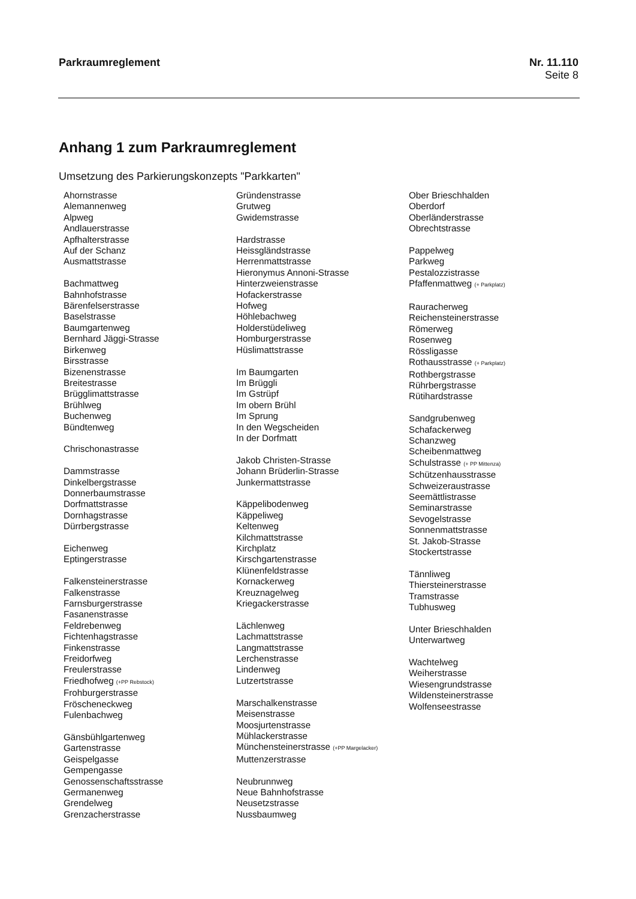Parkraumreglement Nr. 11.110
Seite 8
Anhang 1 zum Parkraumreglement
Umsetzung des Parkierungskonzepts "Parkkarten"
Ahornstrasse
Alemannenweg
Alpweg
Andlauerstrasse
Apfhalterstrasse
Auf der Schanz
Ausmattstrasse
Bachmattweg
Bahnhofstrasse
Bärenfelserstrasse
Baselstrasse
Baumgartenweg
Bernhard Jäggi-Strasse
Birkenweg
Birsstrasse
Bizenenstrasse
Breitestrasse
Brügglimattstrasse
Brühlweg
Buchenweg
Bündtenweg
Chrischonastrasse
Dammstrasse
Dinkelbergstrasse
Donnerbaumstrasse
Dorfmattstrasse
Dornhagstrasse
Dürrbergstrasse
Eichenweg
Eptingerstrasse
Falkensteinerstrasse
Falkenstrasse
Farnsburgerstrasse
Fasanenstrasse
Feldrebenweg
Fichtenhagstrasse
Finkenstrasse
Freidorfweg
Freulerstrasse
Friedhofweg (+PP Rebstock)
Frohburgerstrasse
Fröscheneckweg
Fulenbachweg
Gänsbühlgartenweg
Gartenstrasse
Geispelgasse
Gempengasse
Genossenschaftsstrasse
Germanenweg
Grendelweg
Grenzacherstrasse
Gründenstrasse
Grutweg
Gwidemstrasse
Hardstrasse
Heissgländstrasse
Herrenmattstrasse
Hieronymus Annoni-Strasse
Hinterzweienstrasse
Hofackerstrasse
Hofweg
Höhlebachweg
Holderstüdeliweg
Homburgerstrasse
Hüslimattstrasse
Im Baumgarten
Im Brüggli
Im Gstrüpf
Im obern Brühl
Im Sprung
In den Wegscheiden
In der Dorfmatt
Jakob Christen-Strasse
Johann Brüderlin-Strasse
Junkermattstrasse
Käppelibodenweg
Käppeliweg
Keltenweg
Kilchmattstrasse
Kirchplatz
Kirschgartenstrasse
Klünenfeldstrasse
Kornackerweg
Kreuznagelweg
Kriegackerstrasse
Lächlenweg
Lachmattstrasse
Langmattstrasse
Lerchenstrasse
Lindenweg
Lutzertstrasse
Marschalkenstrasse
Meisenstrasse
Moosjurtenstrasse
Mühlackerstrasse
Münchensteinerstrasse (+PP Margelacker)
Muttenzerstrasse
Neubrunnweg
Neue Bahnhofstrasse
Neusetzstrasse
Nussbaumweg
Ober Brieschhalden
Oberdorf
Oberländerstrasse
Obrechtstrasse
Pappelweg
Parkweg
Pestalozzistrasse
Pfaffenmattweg (+ Parkplatz)
Rauracherweg
Reichensteinerstrasse
Römerweg
Rosenweg
Rössligasse
Rothausstrasse (+ Parkplatz)
Rothbergstrasse
Rührbergstrasse
Rütihardstrasse
Sandgrubenweg
Schafackerweg
Schanzweg
Scheibenmattweg
Schulstrasse (+ PP Mittenza)
Schützenhausstrasse
Schweizeraustrasse
Seemättlistrasse
Seminarstrasse
Sevogelstrasse
Sonnenmattstrasse
St. Jakob-Strasse
Stockertstrasse
Tännliweg
Thiersteinerstrasse
Tramstrasse
Tubhusweg
Unter Brieschhalden
Unterwartweg
Wachtelweg
Weiherstrasse
Wiesengrundstrasse
Wildensteinerstrasse
Wolfenseestrasse